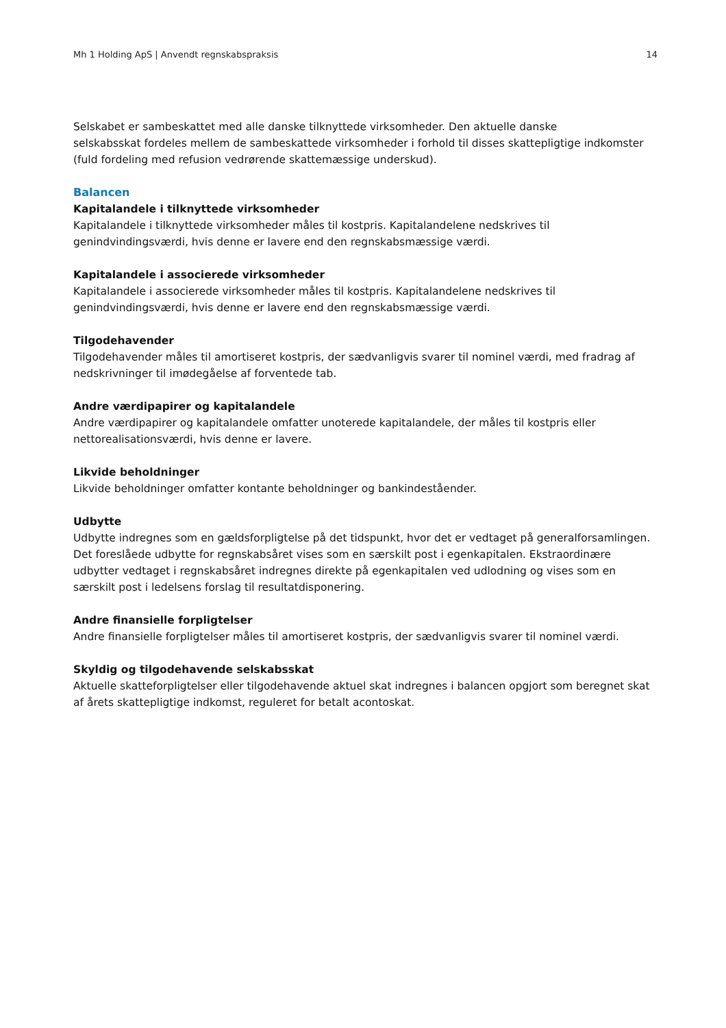Mh 1 Holding ApS | Anvendt regnskabspraksis 14
Selskabet er sambeskattet med alle danske tilknyttede virksomheder. Den aktuelle danske
selskabsskat fordeles mellem de sambeskattede virksomheder i forhold til disses skattepligtige indkomster (fuld fordeling med refusion vedrørende skattemæssige underskud).
Balancen
Kapitalandele i tilknyttede virksomheder
Kapitalandele i tilknyttede virksomheder måles til kostpris. Kapitalandelene nedskrives til genindvindingsværdi, hvis denne er lavere end den regnskabsmæssige værdi.
Kapitalandele i associerede virksomheder
Kapitalandele i associerede virksomheder måles til kostpris. Kapitalandelene nedskrives til genindvindingsværdi, hvis denne er lavere end den regnskabsmæssige værdi.
Tilgodehavender
Tilgodehavender måles til amortiseret kostpris, der sædvanligvis svarer til nominel værdi, med fradrag af nedskrivninger til imødegåelse af forventede tab.
Andre værdipapirer og kapitalandele
Andre værdipapirer og kapitalandele omfatter unoterede kapitalandele, der måles til kostpris eller nettorealisationsværdi, hvis denne er lavere.
Likvide beholdninger
Likvide beholdninger omfatter kontante beholdninger og bankindeståender.
Udbytte
Udbytte indregnes som en gældsforpligtelse på det tidspunkt, hvor det er vedtaget på generalforsamlingen. Det foreslåede udbytte for regnskabsåret vises som en særskilt post i egenkapitalen. Ekstraordinære udbytter vedtaget i regnskabsåret indregnes direkte på egenkapitalen ved udlodning og vises som en særskilt post i ledelsens forslag til resultatdisponering.
Andre finansielle forpligtelser
Andre finansielle forpligtelser måles til amortiseret kostpris, der sædvanligvis svarer til nominel værdi.
Skyldig og tilgodehavende selskabsskat
Aktuelle skatteforpligtelser eller tilgodehavende aktuel skat indregnes i balancen opgjort som beregnet skat af årets skattepligtige indkomst, reguleret for betalt acontoskat.